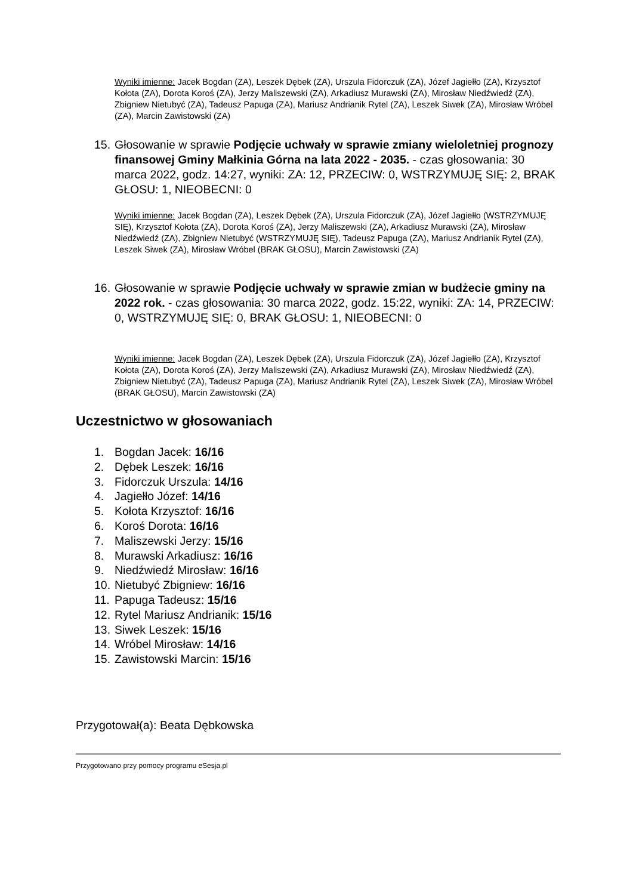Wyniki imienne: Jacek Bogdan (ZA), Leszek Dębek (ZA), Urszula Fidorczuk (ZA), Józef Jagiełło (ZA), Krzysztof Kołota (ZA), Dorota Koroś (ZA), Jerzy Maliszewski (ZA), Arkadiusz Murawski (ZA), Mirosław Niedźwiedź (ZA), Zbigniew Nietubyć (ZA), Tadeusz Papuga (ZA), Mariusz Andrianik Rytel (ZA), Leszek Siwek (ZA), Mirosław Wróbel (ZA), Marcin Zawistowski (ZA)
15. Głosowanie w sprawie Podjęcie uchwały w sprawie zmiany wieloletniej prognozy finansowej Gminy Małkinia Górna na lata 2022 - 2035. - czas głosowania: 30 marca 2022, godz. 14:27, wyniki: ZA: 12, PRZECIW: 0, WSTRZYMUJĘ SIĘ: 2, BRAK GŁOSU: 1, NIEOBECNI: 0
Wyniki imienne: Jacek Bogdan (ZA), Leszek Dębek (ZA), Urszula Fidorczuk (ZA), Józef Jagiełło (WSTRZYMUJĘ SIĘ), Krzysztof Kołota (ZA), Dorota Koroś (ZA), Jerzy Maliszewski (ZA), Arkadiusz Murawski (ZA), Mirosław Niedźwiedź (ZA), Zbigniew Nietubyć (WSTRZYMUJĘ SIĘ), Tadeusz Papuga (ZA), Mariusz Andrianik Rytel (ZA), Leszek Siwek (ZA), Mirosław Wróbel (BRAK GŁOSU), Marcin Zawistowski (ZA)
16. Głosowanie w sprawie Podjęcie uchwały w sprawie zmian w budżecie gminy na 2022 rok. - czas głosowania: 30 marca 2022, godz. 15:22, wyniki: ZA: 14, PRZECIW: 0, WSTRZYMUJĘ SIĘ: 0, BRAK GŁOSU: 1, NIEOBECNI: 0
Wyniki imienne: Jacek Bogdan (ZA), Leszek Dębek (ZA), Urszula Fidorczuk (ZA), Józef Jagiełło (ZA), Krzysztof Kołota (ZA), Dorota Koroś (ZA), Jerzy Maliszewski (ZA), Arkadiusz Murawski (ZA), Mirosław Niedźwiedź (ZA), Zbigniew Nietubyć (ZA), Tadeusz Papuga (ZA), Mariusz Andrianik Rytel (ZA), Leszek Siwek (ZA), Mirosław Wróbel (BRAK GŁOSU), Marcin Zawistowski (ZA)
Uczestnictwo w głosowaniach
1. Bogdan Jacek: 16/16
2. Dębek Leszek: 16/16
3. Fidorczuk Urszula: 14/16
4. Jagiełło Józef: 14/16
5. Kołota Krzysztof: 16/16
6. Koroś Dorota: 16/16
7. Maliszewski Jerzy: 15/16
8. Murawski Arkadiusz: 16/16
9. Niedźwiedź Mirosław: 16/16
10. Nietubyć Zbigniew: 16/16
11. Papuga Tadeusz: 15/16
12. Rytel Mariusz Andrianik: 15/16
13. Siwek Leszek: 15/16
14. Wróbel Mirosław: 14/16
15. Zawistowski Marcin: 15/16
Przygotował(a): Beata Dębkowska
Przygotowano przy pomocy programu eSesja.pl